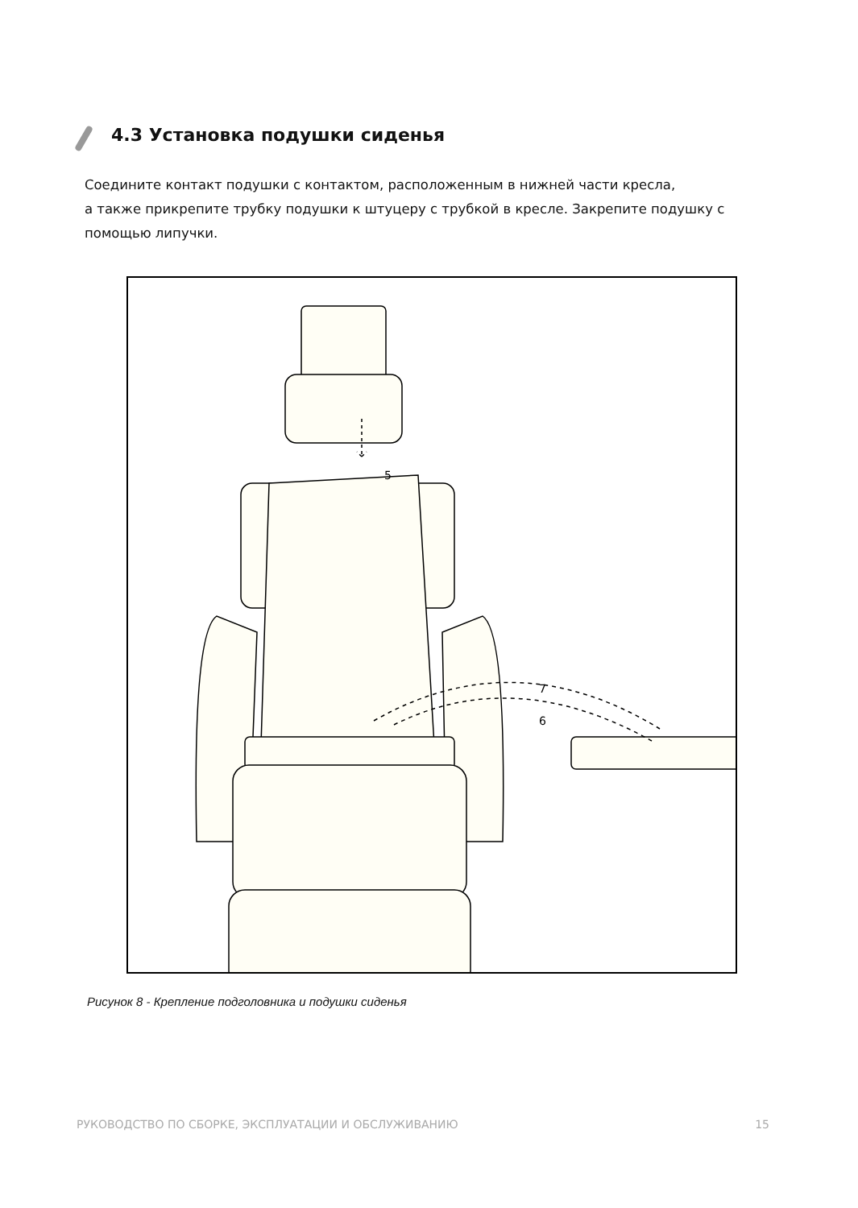4.3 Установка подушки сиденья
Соедините контакт подушки с контактом, расположенным в нижней части кресла,
а также прикрепите трубку подушки к штуцеру с трубкой в кресле. Закрепите подушку с помощью липучки.
5
7
6
Рисунок 8 - Крепление подголовника и подушки сиденья
РУКОВОДСТВО ПО СБОРКЕ, ЭКСПЛУАТАЦИИ И ОБСЛУЖИВАНИЮ 15